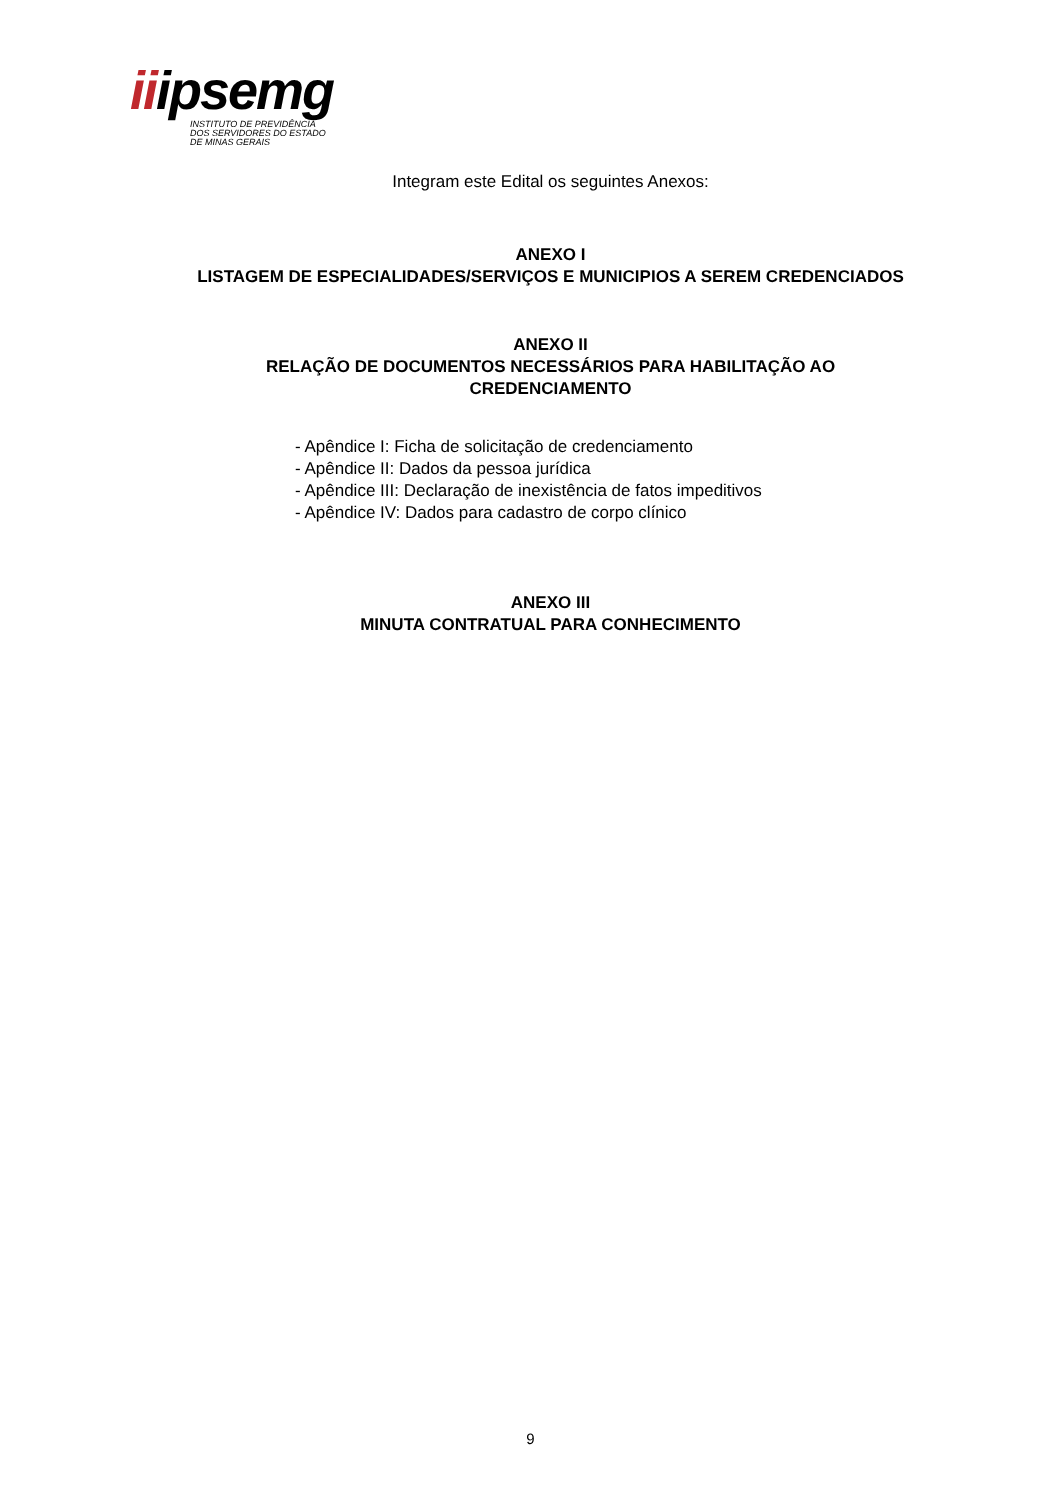iiipsemg
INSTITUTO DE PREVIDÊNCIA
DOS SERVIDORES DO ESTADO
DE MINAS GERAIS
Integram este Edital os seguintes Anexos:
ANEXO I
LISTAGEM DE ESPECIALIDADES/SERVIÇOS E MUNICIPIOS A SEREM CREDENCIADOS
ANEXO II
RELAÇÃO DE DOCUMENTOS NECESSÁRIOS PARA HABILITAÇÃO AO
CREDENCIAMENTO
- Apêndice I: Ficha de solicitação de credenciamento
- Apêndice II: Dados da pessoa jurídica
- Apêndice III: Declaração de inexistência de fatos impeditivos
- Apêndice IV: Dados para cadastro de corpo clínico
ANEXO III
MINUTA CONTRATUAL PARA CONHECIMENTO
9